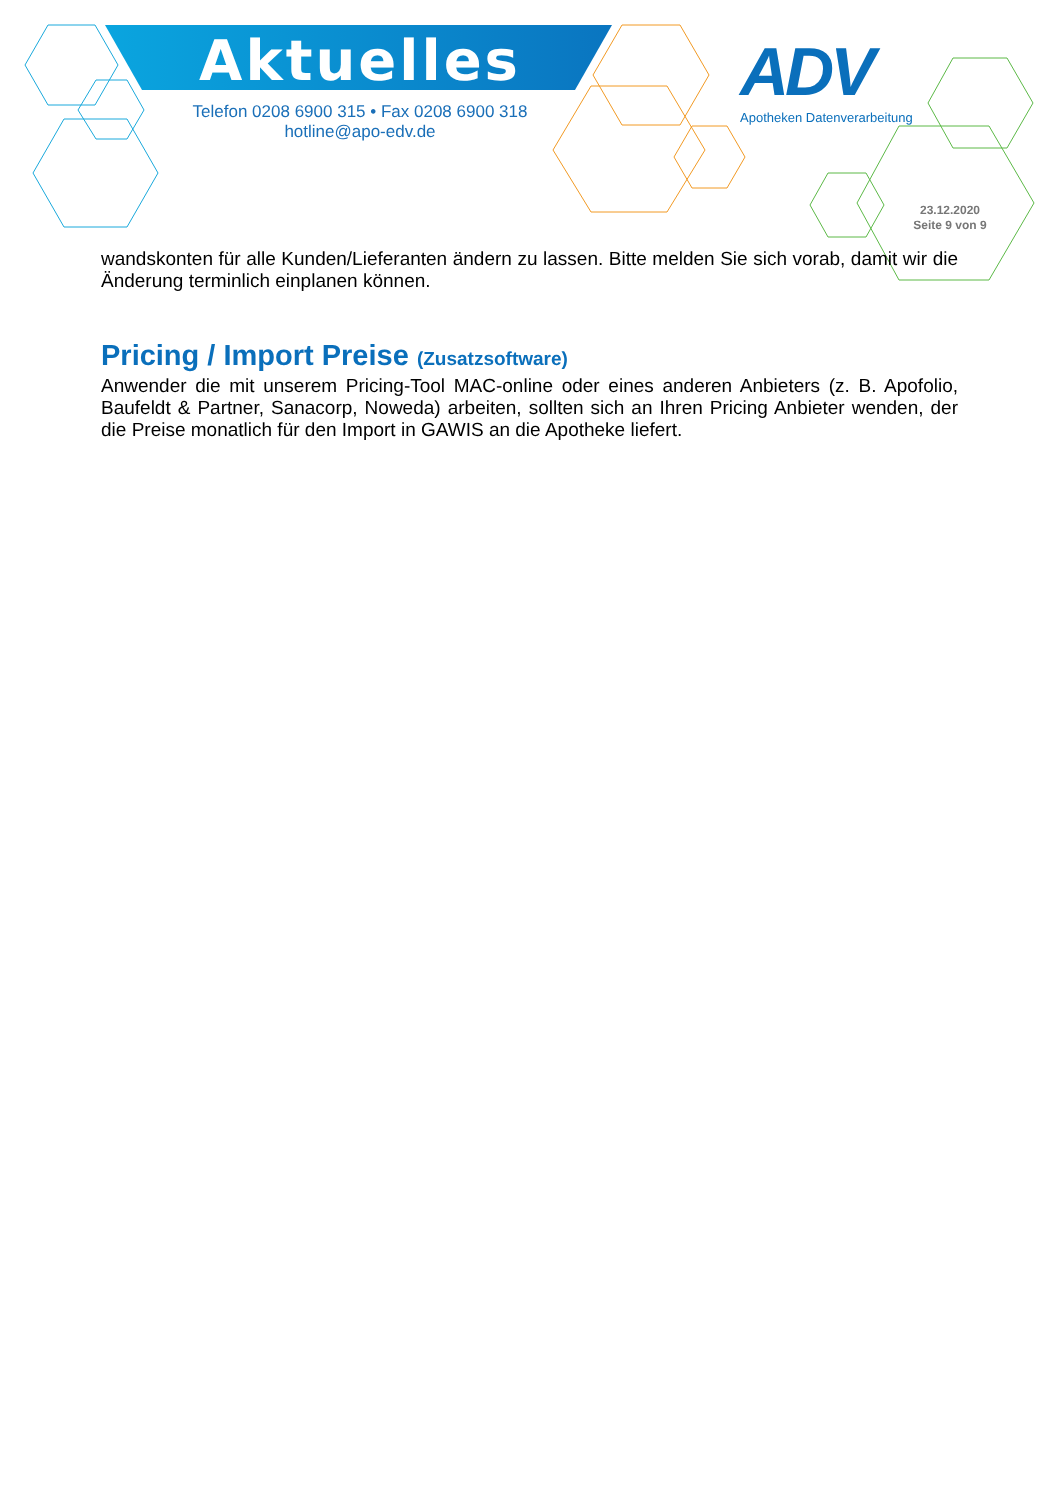Aktuelles
Telefon 0208 6900 315 • Fax 0208 6900 318
hotline@apo-edv.de
ADV
Apotheken Datenverarbeitung
23.12.2020
Seite 9 von 9
wandskonten für alle Kunden/Lieferanten ändern zu lassen. Bitte melden Sie sich vorab, damit wir die Änderung terminlich einplanen können.
Pricing / Import Preise (Zusatzsoftware)
Anwender die mit unserem Pricing-Tool MAC-online oder eines anderen Anbieters (z. B. Apofolio, Baufeldt & Partner, Sanacorp, Noweda) arbeiten, sollten sich an Ihren Pricing Anbieter wenden, der die Preise monatlich für den Import in GAWIS an die Apotheke liefert.